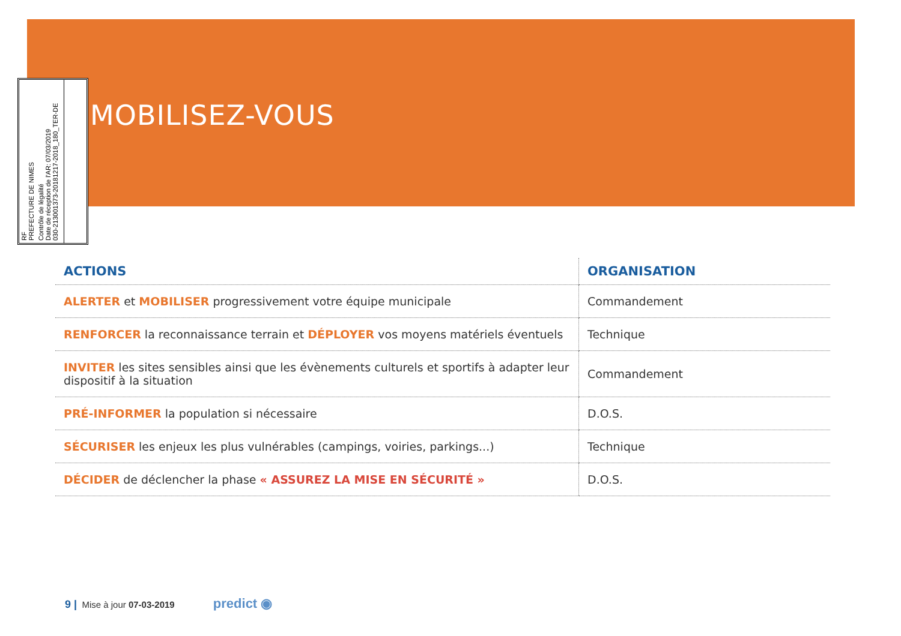RF
PREFECTURE DE NIMES
Contrôle de légalité
Date de réception de l'AR: 07/03/2019
030-213001373-20181217-2018_180_TER-DE
MOBILISEZ-VOUS
| ACTIONS | ORGANISATION |
| --- | --- |
| ALERTER et MOBILISER progressivement votre équipe municipale | Commandement |
| RENFORCER la reconnaissance terrain et DÉPLOYER vos moyens matériels éventuels | Technique |
| INVITER les sites sensibles ainsi que les évènements culturels et sportifs à adapter leur dispositif à la situation | Commandement |
| PRÉ-INFORMER la population si nécessaire | D.O.S. |
| SÉCURISER les enjeux les plus vulnérables (campings, voiries, parkings...) | Technique |
| DÉCIDER de déclencher la phase « ASSUREZ LA MISE EN SÉCURITÉ » | D.O.S. |
9 | Mise à jour 07-03-2019 predict ◉